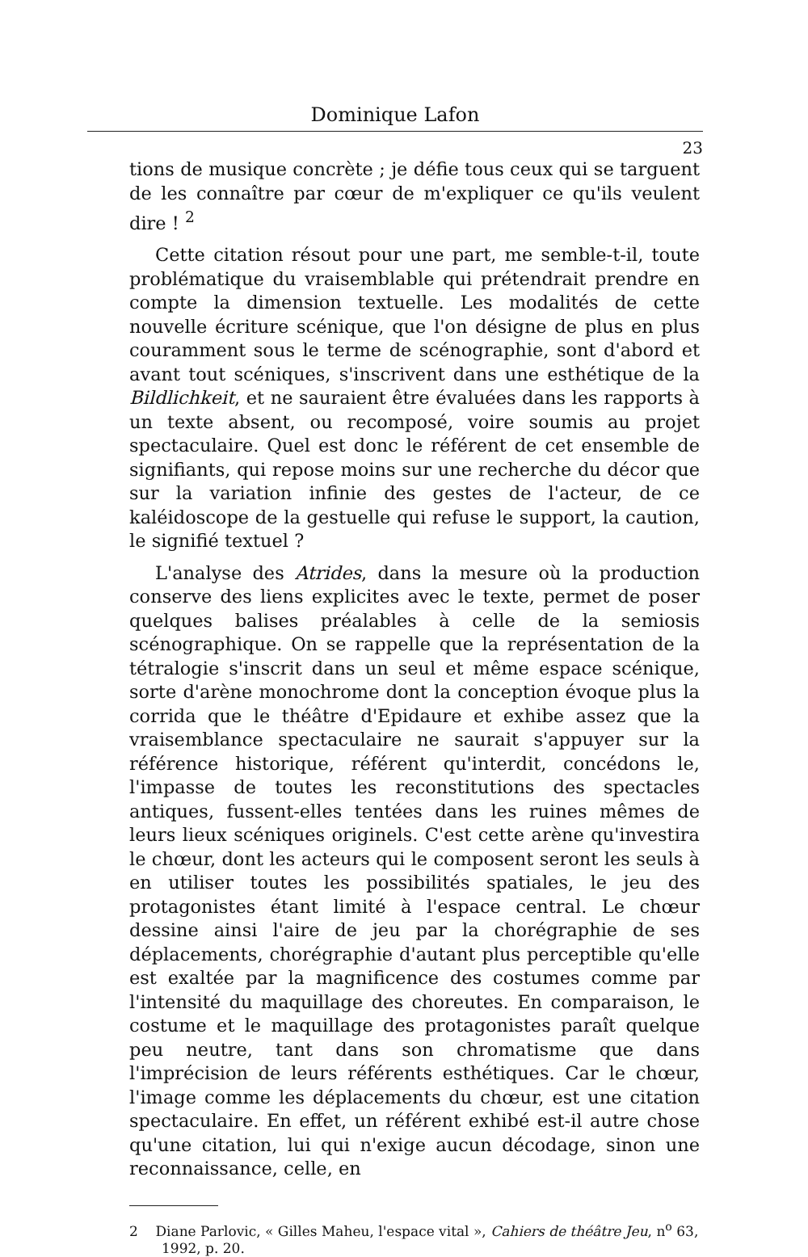Dominique Lafon
23
tions de musique concrète ; je défie tous ceux qui se targuent de les connaître par cœur de m'expliquer ce qu'ils veulent dire ! <sup>2</sup>
Cette citation résout pour une part, me semble-t-il, toute problématique du vraisemblable qui prétendrait prendre en compte la dimension textuelle. Les modalités de cette nouvelle écriture scénique, que l'on désigne de plus en plus couramment sous le terme de scénographie, sont d'abord et avant tout scéniques, s'inscrivent dans une esthétique de la Bildlichkeit, et ne sauraient être évaluées dans les rapports à un texte absent, ou recomposé, voire soumis au projet spectaculaire. Quel est donc le référent de cet ensemble de signifiants, qui repose moins sur une recherche du décor que sur la variation infinie des gestes de l'acteur, de ce kaléidoscope de la gestuelle qui refuse le support, la caution, le signifié textuel ?
L'analyse des Atrides, dans la mesure où la production conserve des liens explicites avec le texte, permet de poser quelques balises préalables à celle de la semiosis scénographique. On se rappelle que la représentation de la tétralogie s'inscrit dans un seul et même espace scénique, sorte d'arène monochrome dont la conception évoque plus la corrida que le théâtre d'Epidaure et exhibe assez que la vraisemblance spectaculaire ne saurait s'appuyer sur la référence historique, référent qu'interdit, concédons le, l'impasse de toutes les reconstitutions des spectacles antiques, fussent-elles tentées dans les ruines mêmes de leurs lieux scéniques originels. C'est cette arène qu'investira le chœur, dont les acteurs qui le composent seront les seuls à en utiliser toutes les possibilités spatiales, le jeu des protagonistes étant limité à l'espace central. Le chœur dessine ainsi l'aire de jeu par la chorégraphie de ses déplacements, chorégraphie d'autant plus perceptible qu'elle est exaltée par la magnificence des costumes comme par l'intensité du maquillage des choreutes. En comparaison, le costume et le maquillage des protagonistes paraît quelque peu neutre, tant dans son chromatisme que dans l'imprécision de leurs référents esthétiques. Car le chœur, l'image comme les déplacements du chœur, est une citation spectaculaire. En effet, un référent exhibé est-il autre chose qu'une citation, lui qui n'exige aucun décodage, sinon une reconnaissance, celle, en
2 Diane Parlovic, « Gilles Maheu, l'espace vital », Cahiers de théâtre Jeu, n<sup>o</sup> 63, 1992, p. 20.